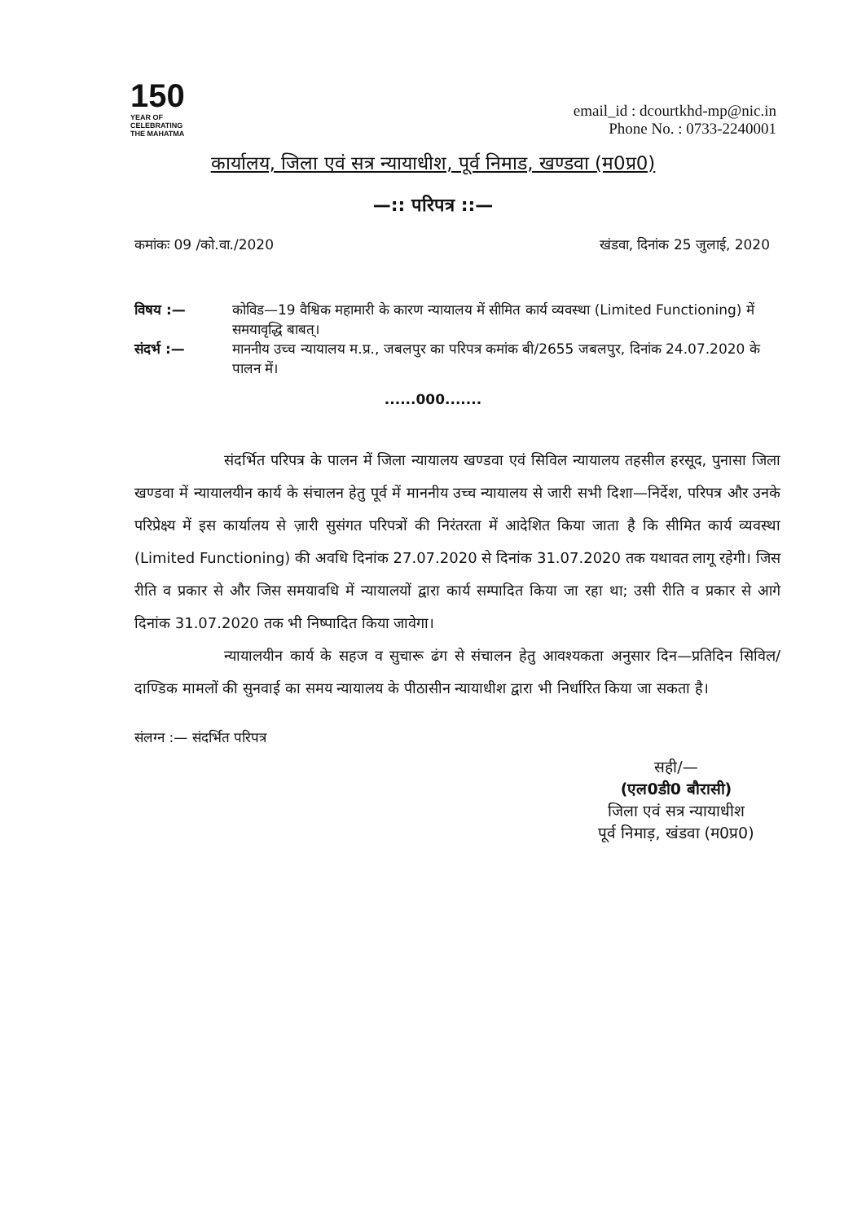150
YEAR OF
CELEBRATING
THE MAHATMA
email_id : dcourtkhd-mp@nic.in
Phone No. : 0733-2240001
कार्यालय, जिला एवं सत्र न्यायाधीश, पूर्व निमाड, खण्डवा (म0प्र0)
—:: परिपत्र ::—
कमांकः 09 /को.वा./2020 खंडवा, दिनांक 25 जुलाई, 2020
विषय :— कोविड—19 वैश्विक महामारी के कारण न्यायालय में सीमित कार्य व्यवस्था (Limited Functioning) में समयावृद्धि बाबत्।
संदर्भ :— माननीय उच्च न्यायालय म.प्र., जबलपुर का परिपत्र कमांक बी/2655 जबलपुर, दिनांक 24.07.2020 के पालन में।
......000.......
संदर्भित परिपत्र के पालन में जिला न्यायालय खण्डवा एवं सिविल न्यायालय तहसील हरसूद, पुनासा जिला खण्डवा में न्यायालयीन कार्य के संचालन हेतु पूर्व में माननीय उच्च न्यायालय से जारी सभी दिशा—निर्देश, परिपत्र और उनके परिप्रेक्ष्य में इस कार्यालय से ज़ारी सुसंगत परिपत्रों की निरंतरता में आदेशित किया जाता है कि सीमित कार्य व्यवस्था (Limited Functioning) की अवधि दिनांक 27.07.2020 से दिनांक 31.07.2020 तक यथावत लागू रहेगी। जिस रीति व प्रकार से और जिस समयावधि में न्यायालयों द्वारा कार्य सम्पादित किया जा रहा था; उसी रीति व प्रकार से आगे दिनांक 31.07.2020 तक भी निष्पादित किया जावेगा।
न्यायालयीन कार्य के सहज व सुचारू ढंग से संचालन हेतु आवश्यकता अनुसार दिन—प्रतिदिन सिविल/दाण्डिक मामलों की सुनवाई का समय न्यायालय के पीठासीन न्यायाधीश द्वारा भी निर्धारित किया जा सकता है।
संलग्न :— संदर्भित परिपत्र
सही/—
(एल0डी0 बौरासी)
जिला एवं सत्र न्यायाधीश
पूर्व निमाड़, खंडवा (म0प्र0)